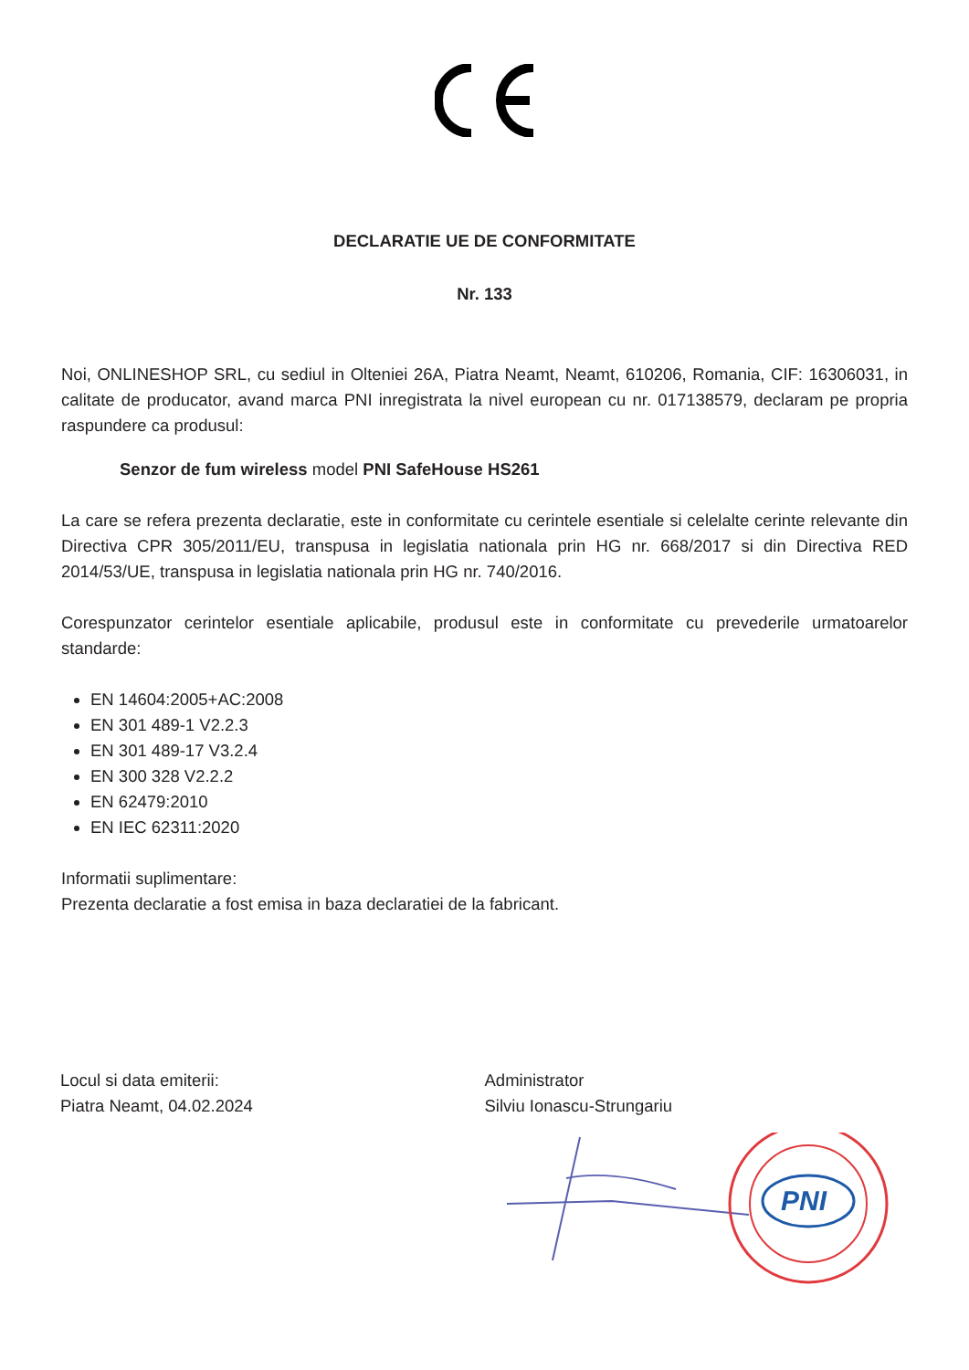DECLARATIE UE DE CONFORMITATE
Nr. 133
Noi, ONLINESHOP SRL, cu sediul in Olteniei 26A, Piatra Neamt, Neamt, 610206, Romania, CIF: 16306031, in calitate de producator, avand marca PNI inregistrata la nivel european cu nr. 017138579, declaram pe propria raspundere ca produsul:
Senzor de fum wireless model PNI SafeHouse HS261
La care se refera prezenta declaratie, este in conformitate cu cerintele esentiale si celelalte cerinte relevante din Directiva CPR 305/2011/EU, transpusa in legislatia nationala prin HG nr. 668/2017 si din Directiva RED 2014/53/UE, transpusa in legislatia nationala prin HG nr. 740/2016.
Corespunzator cerintelor esentiale aplicabile, produsul este in conformitate cu prevederile urmatoarelor standarde:
EN 14604:2005+AC:2008
EN 301 489-1 V2.2.3
EN 301 489-17 V3.2.4
EN 300 328 V2.2.2
EN 62479:2010
EN IEC 62311:2020
Informatii suplimentare:
Prezenta declaratie a fost emisa in baza declaratiei de la fabricant.
Locul si data emiterii:
Piatra Neamt, 04.02.2024
Administrator
Silviu Ionascu-Strungariu
PNI